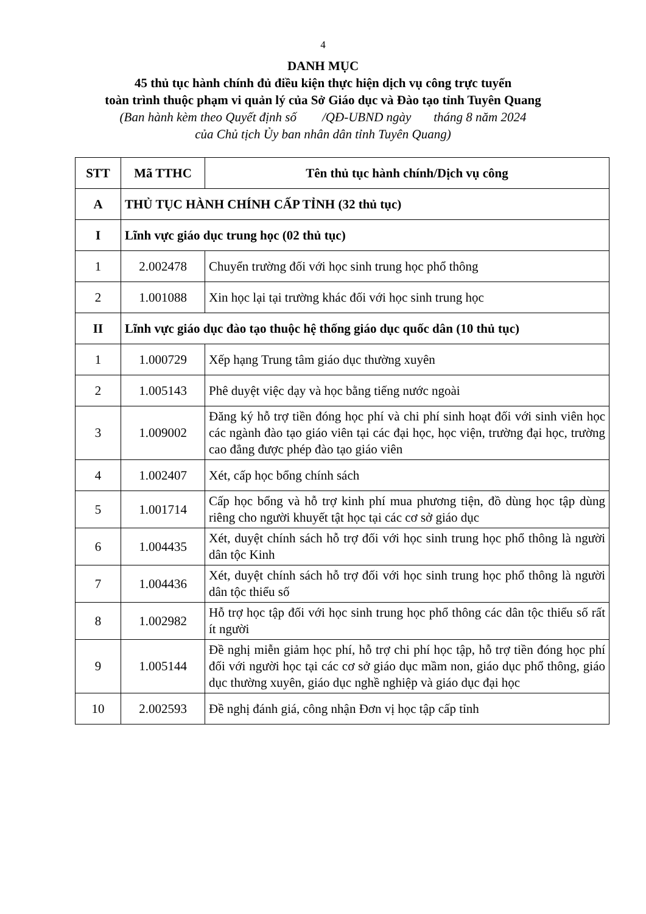4
DANH MỤC
45 thủ tục hành chính đủ điều kiện thực hiện dịch vụ công trực tuyến
toàn trình thuộc phạm vi quản lý của Sở Giáo dục và Đào tạo tỉnh Tuyên Quang
(Ban hành kèm theo Quyết định số /QĐ-UBND ngày tháng 8 năm 2024
của Chủ tịch Ủy ban nhân dân tỉnh Tuyên Quang)
| STT | Mã TTHC | Tên thủ tục hành chính/Dịch vụ công |
| --- | --- | --- |
| A | THỦ TỤC HÀNH CHÍNH CẤP TỈNH (32 thủ tục) | |
| I | Lĩnh vực giáo dục trung học (02 thủ tục) | |
| 1 | 2.002478 | Chuyển trường đối với học sinh trung học phổ thông |
| 2 | 1.001088 | Xin học lại tại trường khác đối với học sinh trung học |
| II | Lĩnh vực giáo dục đào tạo thuộc hệ thống giáo dục quốc dân (10 thủ tục) | |
| 1 | 1.000729 | Xếp hạng Trung tâm giáo dục thường xuyên |
| 2 | 1.005143 | Phê duyệt việc dạy và học bằng tiếng nước ngoài |
| 3 | 1.009002 | Đăng ký hỗ trợ tiền đóng học phí và chi phí sinh hoạt đối với sinh viên học các ngành đào tạo giáo viên tại các đại học, học viện, trường đại học, trường cao đẳng được phép đào tạo giáo viên |
| 4 | 1.002407 | Xét, cấp học bổng chính sách |
| 5 | 1.001714 | Cấp học bổng và hỗ trợ kinh phí mua phương tiện, đồ dùng học tập dùng riêng cho người khuyết tật học tại các cơ sở giáo dục |
| 6 | 1.004435 | Xét, duyệt chính sách hỗ trợ đối với học sinh trung học phổ thông là người dân tộc Kinh |
| 7 | 1.004436 | Xét, duyệt chính sách hỗ trợ đối với học sinh trung học phổ thông là người dân tộc thiểu số |
| 8 | 1.002982 | Hỗ trợ học tập đối với học sinh trung học phổ thông các dân tộc thiểu số rất ít người |
| 9 | 1.005144 | Đề nghị miễn giảm học phí, hỗ trợ chi phí học tập, hỗ trợ tiền đóng học phí đối với người học tại các cơ sở giáo dục mầm non, giáo dục phổ thông, giáo dục thường xuyên, giáo dục nghề nghiệp và giáo dục đại học |
| 10 | 2.002593 | Đề nghị đánh giá, công nhận Đơn vị học tập cấp tỉnh |